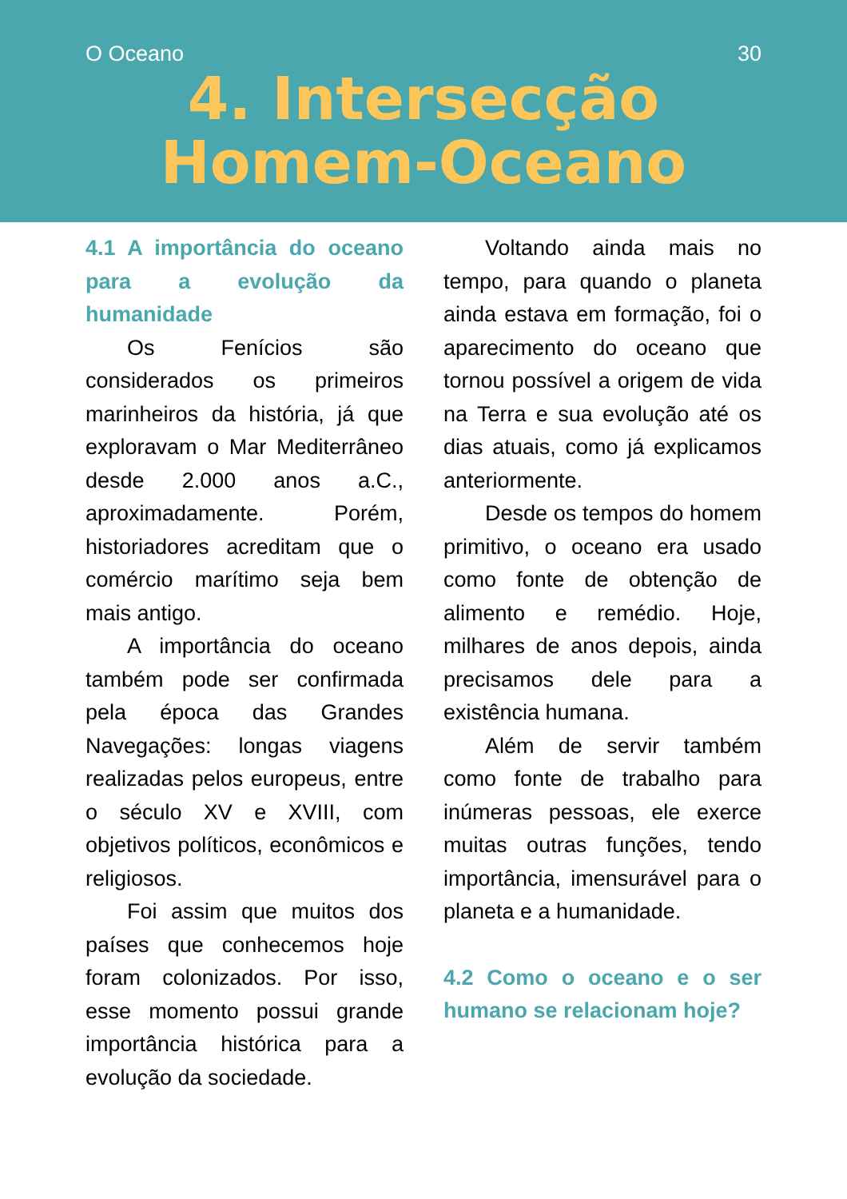O Oceano 30
4. Intersecção
Homem-Oceano
4.1 A importância do oceano para a evolução da humanidade
Os Fenícios são considerados os primeiros marinheiros da história, já que exploravam o Mar Mediterrâneo desde 2.000 anos a.C., aproximadamente. Porém, historiadores acreditam que o comércio marítimo seja bem mais antigo.
A importância do oceano também pode ser confirmada pela época das Grandes Navegações: longas viagens realizadas pelos europeus, entre o século XV e XVIII, com objetivos políticos, econômicos e religiosos.
Foi assim que muitos dos países que conhecemos hoje foram colonizados. Por isso, esse momento possui grande importância histórica para a evolução da sociedade.
Voltando ainda mais no tempo, para quando o planeta ainda estava em formação, foi o aparecimento do oceano que tornou possível a origem de vida na Terra e sua evolução até os dias atuais, como já explicamos anteriormente.
Desde os tempos do homem primitivo, o oceano era usado como fonte de obtenção de alimento e remédio. Hoje, milhares de anos depois, ainda precisamos dele para a existência humana.
Além de servir também como fonte de trabalho para inúmeras pessoas, ele exerce muitas outras funções, tendo importância, imensurável para o planeta e a humanidade.
4.2 Como o oceano e o ser humano se relacionam hoje?